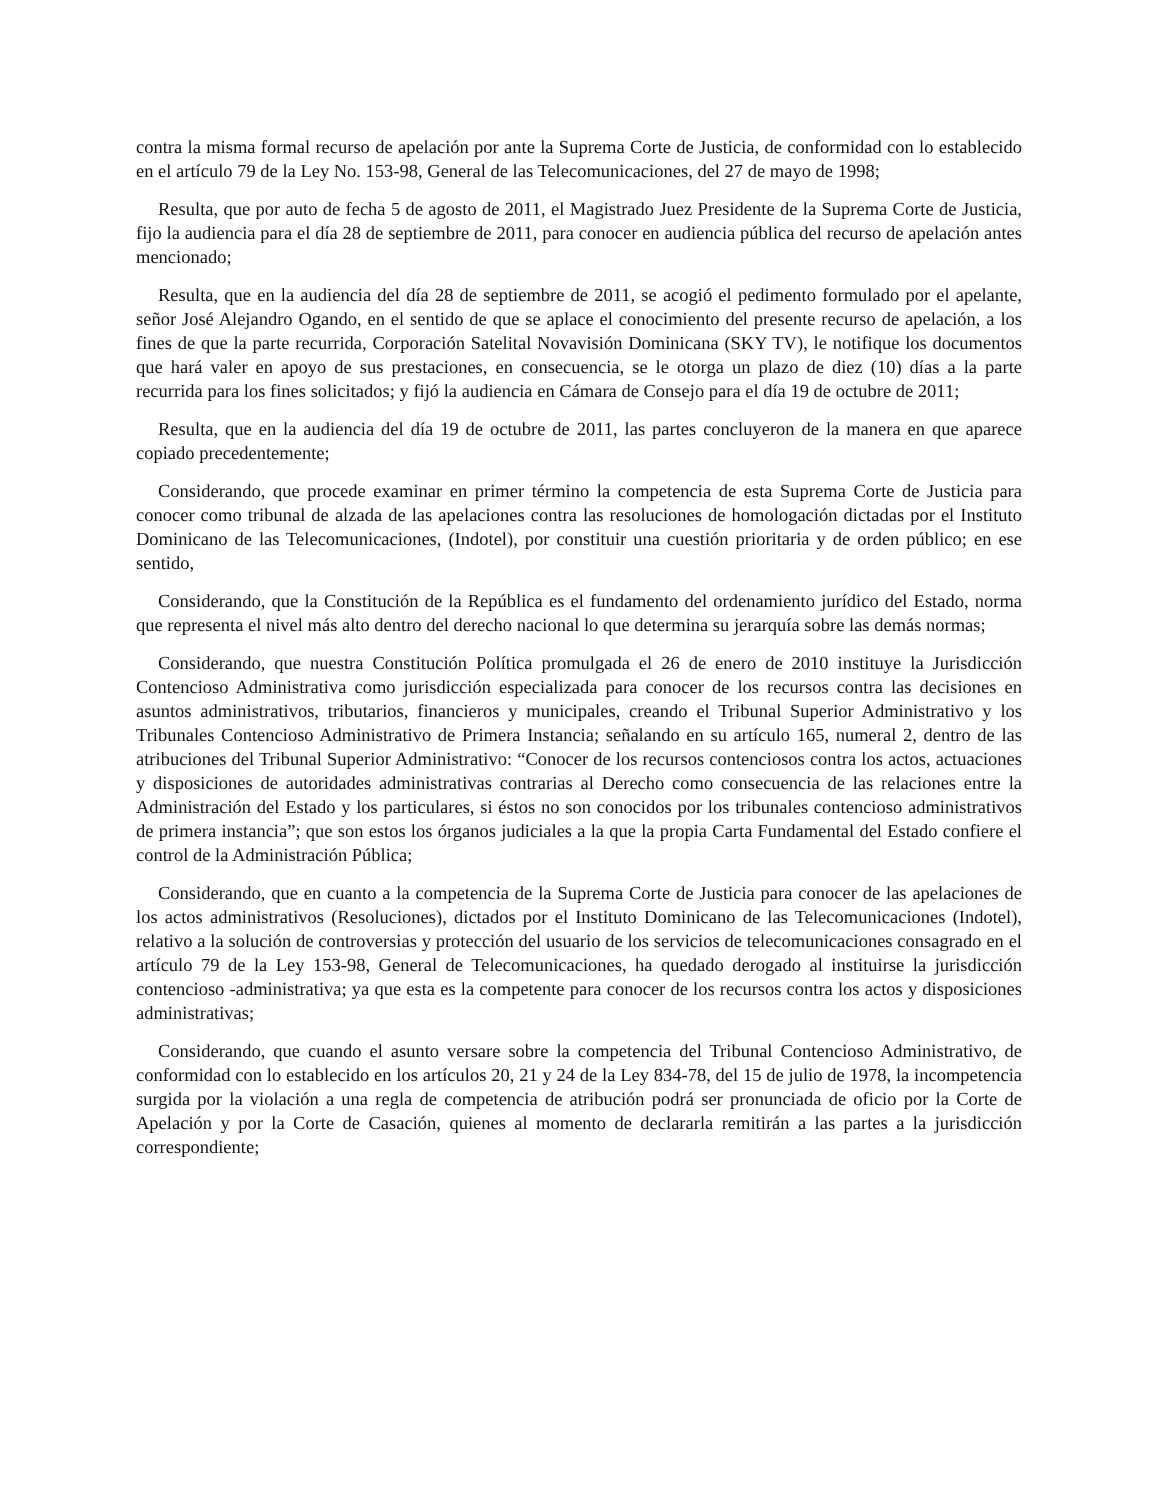contra la misma formal recurso de apelación por ante la Suprema Corte de Justicia, de conformidad con lo establecido en el artículo 79 de la Ley No. 153-98, General de las Telecomunicaciones, del 27 de mayo de 1998;
Resulta, que por auto de fecha 5 de agosto de 2011, el Magistrado Juez Presidente de la Suprema Corte de Justicia, fijo la audiencia para el día 28 de septiembre de 2011, para conocer en audiencia pública del recurso de apelación antes mencionado;
Resulta, que en la audiencia del día 28 de septiembre de 2011, se acogió el pedimento formulado por el apelante, señor José Alejandro Ogando, en el sentido de que se aplace el conocimiento del presente recurso de apelación, a los fines de que la parte recurrida, Corporación Satelital Novavisión Dominicana (SKY TV), le notifique los documentos que hará valer en apoyo de sus prestaciones, en consecuencia, se le otorga un plazo de diez (10) días a la parte recurrida para los fines solicitados; y fijó la audiencia en Cámara de Consejo para el día 19 de octubre de 2011;
Resulta, que en la audiencia del día 19 de octubre de 2011, las partes concluyeron de la manera en que aparece copiado precedentemente;
Considerando, que procede examinar en primer término la competencia de esta Suprema Corte de Justicia para conocer como tribunal de alzada de las apelaciones contra las resoluciones de homologación dictadas por el Instituto Dominicano de las Telecomunicaciones, (Indotel), por constituir una cuestión prioritaria y de orden público; en ese sentido,
Considerando, que la Constitución de la República es el fundamento del ordenamiento jurídico del Estado, norma que representa el nivel más alto dentro del derecho nacional lo que determina su jerarquía sobre las demás normas;
Considerando, que nuestra Constitución Política promulgada el 26 de enero de 2010 instituye la Jurisdicción Contencioso Administrativa como jurisdicción especializada para conocer de los recursos contra las decisiones en asuntos administrativos, tributarios, financieros y municipales, creando el Tribunal Superior Administrativo y los Tribunales Contencioso Administrativo de Primera Instancia; señalando en su artículo 165, numeral 2, dentro de las atribuciones del Tribunal Superior Administrativo: “Conocer de los recursos contenciosos contra los actos, actuaciones y disposiciones de autoridades administrativas contrarias al Derecho como consecuencia de las relaciones entre la Administración del Estado y los particulares, si éstos no son conocidos por los tribunales contencioso administrativos de primera instancia”; que son estos los órganos judiciales a la que la propia Carta Fundamental del Estado confiere el control de la Administración Pública;
Considerando, que en cuanto a la competencia de la Suprema Corte de Justicia para conocer de las apelaciones de los actos administrativos (Resoluciones), dictados por el Instituto Dominicano de las Telecomunicaciones (Indotel), relativo a la solución de controversias y protección del usuario de los servicios de telecomunicaciones consagrado en el artículo 79 de la Ley 153-98, General de Telecomunicaciones, ha quedado derogado al instituirse la jurisdicción contencioso -administrativa; ya que esta es la competente para conocer de los recursos contra los actos y disposiciones administrativas;
Considerando, que cuando el asunto versare sobre la competencia del Tribunal Contencioso Administrativo, de conformidad con lo establecido en los artículos 20, 21 y 24 de la Ley 834-78, del 15 de julio de 1978, la incompetencia surgida por la violación a una regla de competencia de atribución podrá ser pronunciada de oficio por la Corte de Apelación y por la Corte de Casación, quienes al momento de declararla remitirán a las partes a la jurisdicción correspondiente;